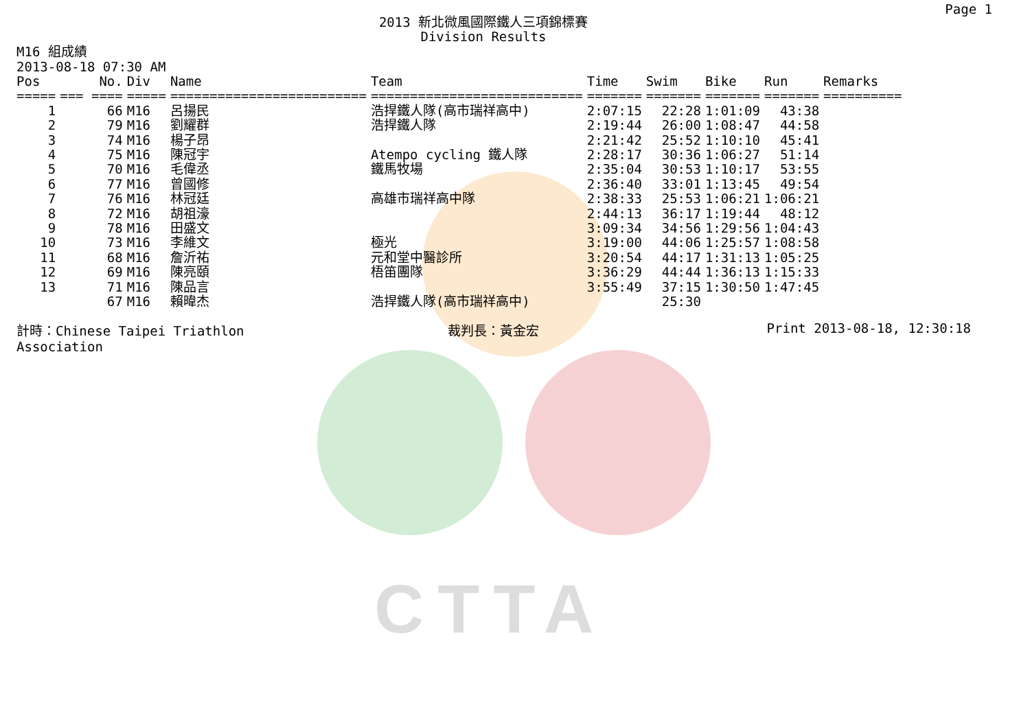CTTA
Page 1
2013 新北微風國際鐵人三項錦標賽
Division Results
M16 組成績
2013-08-18 07:30 AM
| Pos | No. | Div | Name | Team | Time | Swim | Bike | Run | Remarks |
| --- | --- | --- | --- | --- | --- | --- | --- | --- | --- |
| ===== | === ==== | ===== | ========================= | =========================== | ======= | ======= | ======= | ======= | ========== |
| 1 | 66 | M16 | 呂揚民 | 浩捍鐵人隊(高市瑞祥高中) | 2:07:15 | 22:28 | 1:01:09 | 43:38 | |
| 2 | 79 | M16 | 劉耀群 | 浩捍鐵人隊 | 2:19:44 | 26:00 | 1:08:47 | 44:58 | |
| 3 | 74 | M16 | 楊子昂 | | 2:21:42 | 25:52 | 1:10:10 | 45:41 | |
| 4 | 75 | M16 | 陳冠宇 | Atempo cycling 鐵人隊 | 2:28:17 | 30:36 | 1:06:27 | 51:14 | |
| 5 | 70 | M16 | 毛偉丞 | 鐵馬牧場 | 2:35:04 | 30:53 | 1:10:17 | 53:55 | |
| 6 | 77 | M16 | 曾國修 | | 2:36:40 | 33:01 | 1:13:45 | 49:54 | |
| 7 | 76 | M16 | 林冠廷 | 高雄市瑞祥高中隊 | 2:38:33 | 25:53 | 1:06:21 | 1:06:21 | |
| 8 | 72 | M16 | 胡祖濠 | | 2:44:13 | 36:17 | 1:19:44 | 48:12 | |
| 9 | 78 | M16 | 田盛文 | | 3:09:34 | 34:56 | 1:29:56 | 1:04:43 | |
| 10 | 73 | M16 | 李維文 | 極光 | 3:19:00 | 44:06 | 1:25:57 | 1:08:58 | |
| 11 | 68 | M16 | 詹沂祐 | 元和堂中醫診所 | 3:20:54 | 44:17 | 1:31:13 | 1:05:25 | |
| 12 | 69 | M16 | 陳亮頤 | 梧笛團隊 | 3:36:29 | 44:44 | 1:36:13 | 1:15:33 | |
| 13 | 71 | M16 | 陳品言 | | 3:55:49 | 37:15 | 1:30:50 | 1:47:45 | |
| | 67 | M16 | 賴暐杰 | 浩捍鐵人隊(高市瑞祥高中) | | 25:30 | | | |
計時：Chinese Taipei Triathlon Association
裁判長：黃金宏 Print 2013-08-18, 12:30:18